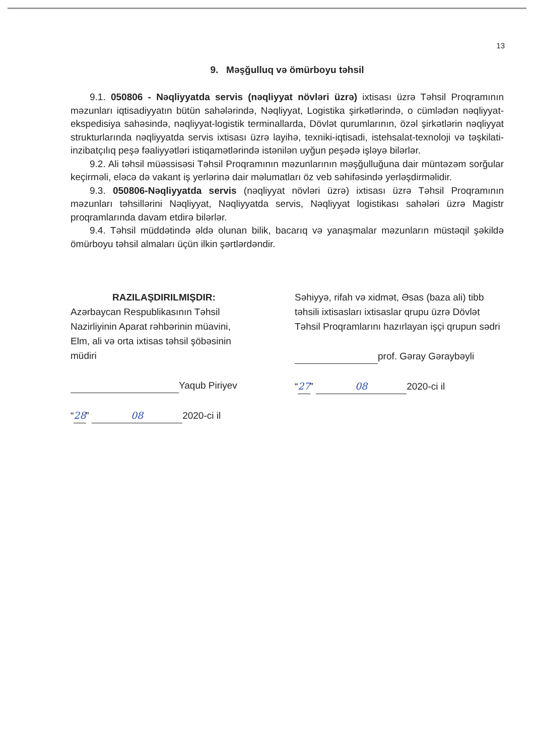13
9. Məşğulluq və ömürboyu təhsil
9.1. 050806 - Nəqliyyatda servis (nəqliyyat növləri üzrə) ixtisası üzrə Təhsil Proqramının məzunları iqtisadiyyatın bütün sahələrində, Nəqliyyat, Logistika şirkətlərində, o cümlədən nəqliyyat-ekspedisiya sahəsində, nəqliyyat-logistik terminallarda, Dövlət qurumlarının, özəl şirkətlərin nəqliyyat strukturlarında nəqliyyatda servis ixtisası üzrə layihə, texniki-iqtisadi, istehsalat-texnoloji və təşkilati-inzibatçılıq peşə fəaliyyətləri istiqamətlərində istənilən uyğun peşədə işləyə bilərlər.
9.2. Ali təhsil müəssisəsi Təhsil Proqramının məzunlarının məşğulluğuna dair müntəzəm sorğular keçirməli, eləcə də vakant iş yerlərinə dair məlumatları öz veb səhifəsində yerləşdirməlidir.
9.3. 050806-Nəqliyyatda servis (nəqliyyat növləri üzrə) ixtisası üzrə Təhsil Proqramının məzunları təhsillərini Nəqliyyat, Nəqliyyatda servis, Nəqliyyat logistikası sahələri üzrə Magistr proqramlarında davam etdirə bilərlər.
9.4. Təhsil müddətində əldə olunan bilik, bacarıq və yanaşmalar məzunların müstəqil şəkildə ömürboyu təhsil almaları üçün ilkin şərtlərdəndir.
RAZILAŞDIRILMIŞDIR:
Azərbaycan Respublikasının Təhsil
Nazirliyinin Aparat rəhbərinin müavini,
Elm, ali və orta ixtisas təhsil şöbəsinin
müdiri
Yaqub Piriyev
“28” 08 2020-ci il
Səhiyyə, rifah və xidmət, Əsas (baza ali) tibb təhsili ixtisasları ixtisaslar qrupu üzrə Dövlət Təhsil Proqramlarını hazırlayan işçi qrupun sədri
prof. Gəray Gəraybəyli
“27” 08 2020-ci il